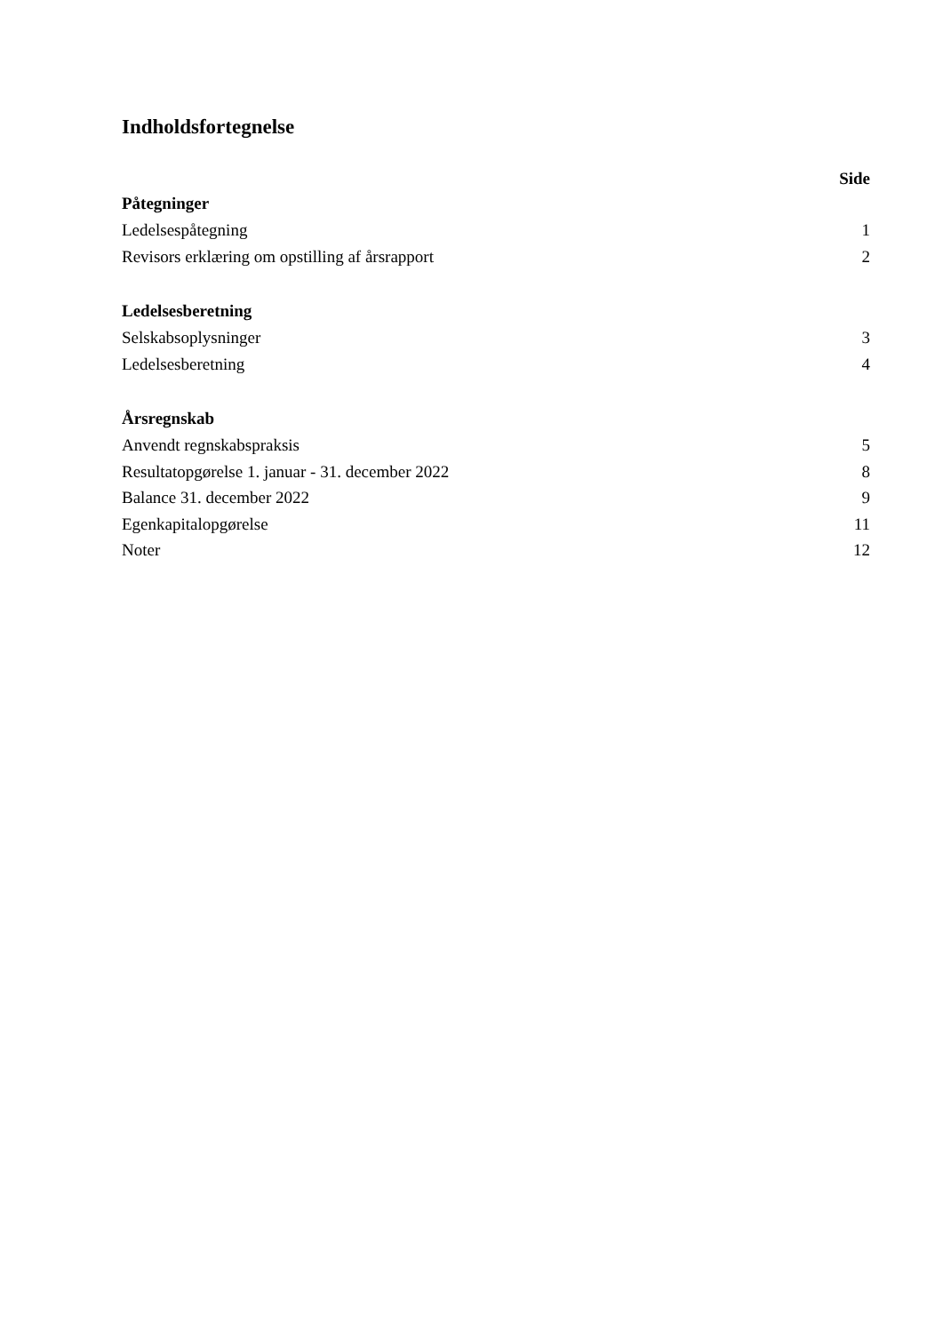Indholdsfortegnelse
Side
Påtegninger
Ledelsespåtegning 1
Revisors erklæring om opstilling af årsrapport 2
Ledelsesberetning
Selskabsoplysninger 3
Ledelsesberetning 4
Årsregnskab
Anvendt regnskabspraksis 5
Resultatopgørelse 1. januar - 31. december 2022 8
Balance 31. december 2022 9
Egenkapitalopgørelse 11
Noter 12